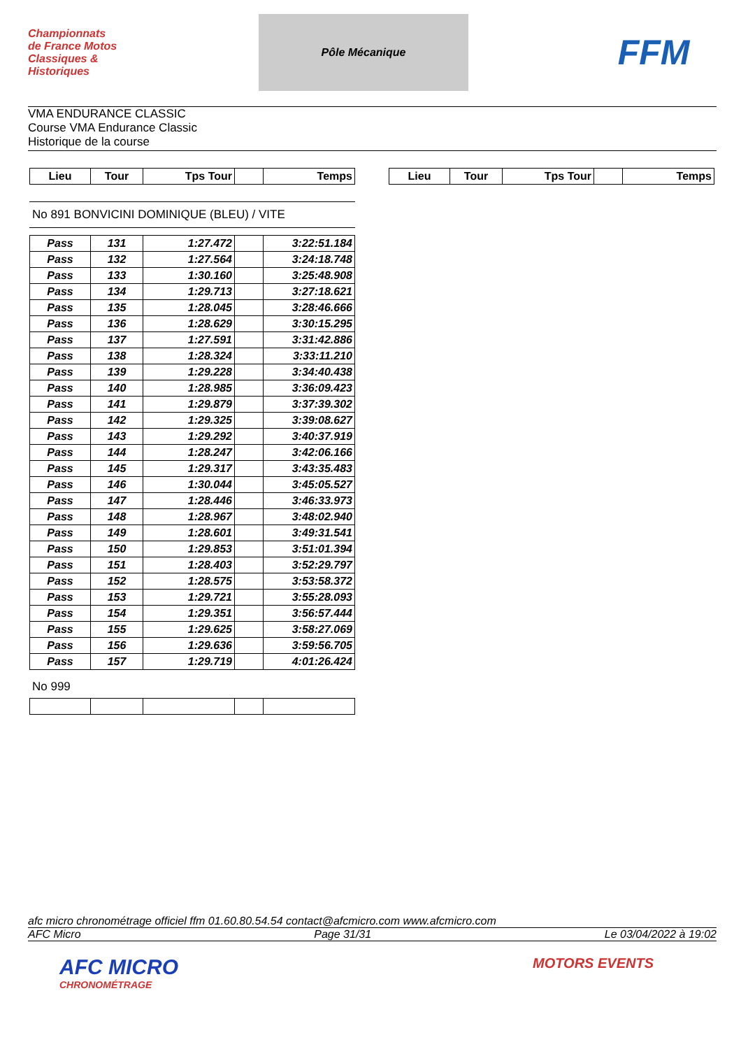Championnats de France Motos Classiques & Historiques
Pôle Mécanique
FFM
VMA ENDURANCE CLASSIC
Course VMA Endurance Classic
Historique de la course
| Lieu | Tour | Tps Tour | | Temps |
| --- | --- | --- | --- | --- |
| Lieu | Tour | Tps Tour | | Temps |
| --- | --- | --- | --- | --- |
No 891 BONVICINI DOMINIQUE (BLEU) / VITE
| Pass | 131 | 1:27.472 | | 3:22:51.184 |
| Pass | 132 | 1:27.564 | | 3:24:18.748 |
| Pass | 133 | 1:30.160 | | 3:25:48.908 |
| Pass | 134 | 1:29.713 | | 3:27:18.621 |
| Pass | 135 | 1:28.045 | | 3:28:46.666 |
| Pass | 136 | 1:28.629 | | 3:30:15.295 |
| Pass | 137 | 1:27.591 | | 3:31:42.886 |
| Pass | 138 | 1:28.324 | | 3:33:11.210 |
| Pass | 139 | 1:29.228 | | 3:34:40.438 |
| Pass | 140 | 1:28.985 | | 3:36:09.423 |
| Pass | 141 | 1:29.879 | | 3:37:39.302 |
| Pass | 142 | 1:29.325 | | 3:39:08.627 |
| Pass | 143 | 1:29.292 | | 3:40:37.919 |
| Pass | 144 | 1:28.247 | | 3:42:06.166 |
| Pass | 145 | 1:29.317 | | 3:43:35.483 |
| Pass | 146 | 1:30.044 | | 3:45:05.527 |
| Pass | 147 | 1:28.446 | | 3:46:33.973 |
| Pass | 148 | 1:28.967 | | 3:48:02.940 |
| Pass | 149 | 1:28.601 | | 3:49:31.541 |
| Pass | 150 | 1:29.853 | | 3:51:01.394 |
| Pass | 151 | 1:28.403 | | 3:52:29.797 |
| Pass | 152 | 1:28.575 | | 3:53:58.372 |
| Pass | 153 | 1:29.721 | | 3:55:28.093 |
| Pass | 154 | 1:29.351 | | 3:56:57.444 |
| Pass | 155 | 1:29.625 | | 3:58:27.069 |
| Pass | 156 | 1:29.636 | | 3:59:56.705 |
| Pass | 157 | 1:29.719 | | 4:01:26.424 |
No 999
afc micro chronométrage officiel ffm 01.60.80.54.54 contact@afcmicro.com www.afcmicro.com
AFC Micro Page 31/31 Le 03/04/2022 à 19:02
AFC MICRO
CHRONOMÉTRAGE
MOTORS EVENTS